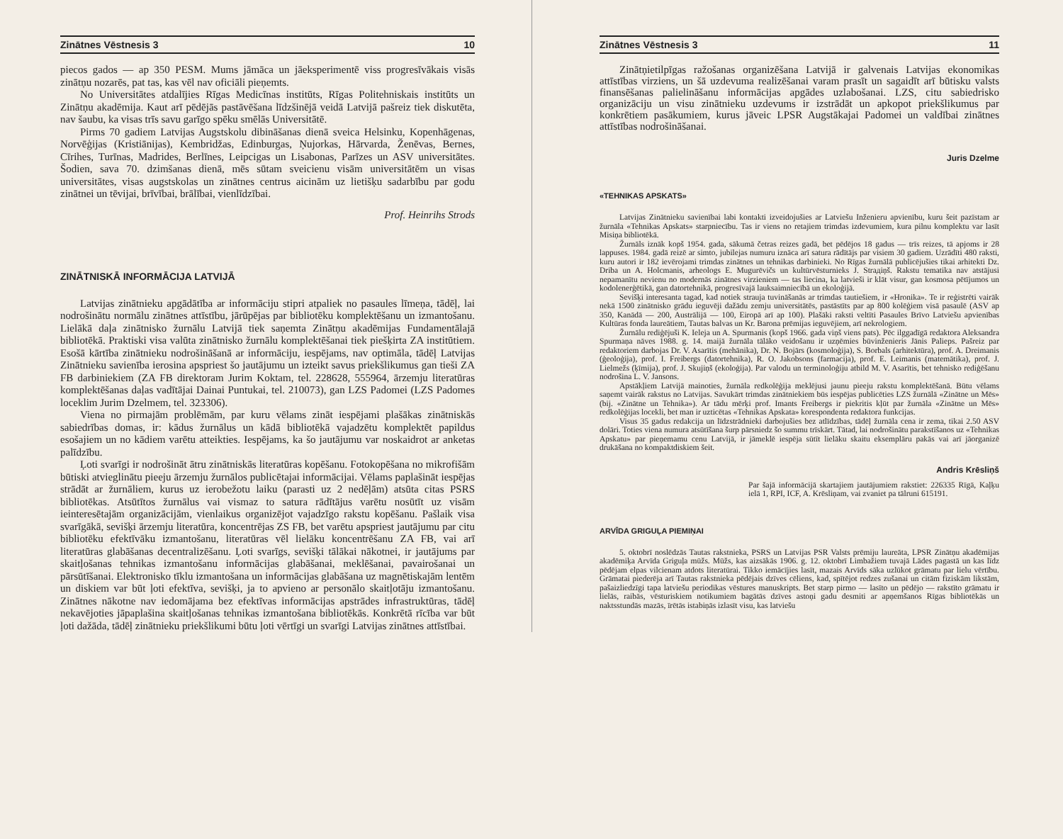Zinātnes Vēstnesis 3 10
piecos gados — ap 350 PESM. Mums jāmāca un jāeksperimentē viss progresīvākais visās zinātņu nozarēs, pat tas, kas vēl nav oficiāli pieņemts.
No Universitātes atdalījies Rīgas Medicīnas institūts, Rīgas Politehniskais institūts un Zinātņu akadēmija. Kaut arī pēdējās pastāvēšana līdzšinējā veidā Latvijā pašreiz tiek diskutēta, nav šaubu, ka visas trīs savu garīgo spēku smēlās Universitātē.
Pirms 70 gadiem Latvijas Augstskolu dibināšanas dienā sveica Helsinku, Kopenhāgenas, Norvēģijas (Kristiānijas), Kembridžas, Edinburgas, Ņujorkas, Hārvarda, Ženēvas, Bernes, Cīrihes, Turīnas, Madrides, Berlīnes, Leipcigas un Lisabonas, Parīzes un ASV universitātes. Šodien, sava 70. dzimšanas dienā, mēs sūtam sveicienu visām universitātēm un visas universitātes, visas augstskolas un zinātnes centrus aicinām uz lietišķu sadarbību par godu zinātnei un tēvijai, brīvībai, brālībai, vienlīdzībai.
Prof. Heinrihs Strods
ZINĀTNISKĀ INFORMĀCIJA LATVIJĀ
Latvijas zinātnieku apgādātība ar informāciju stipri atpaliek no pasaules līmeņa, tādēļ, lai nodrošinātu normālu zinātnes attīstību, jārūpējas par bibliotēku komplektēšanu un izmantošanu. Lielākā daļa zinātnisko žurnālu Latvijā tiek saņemta Zinātņu akadēmijas Fundamentālajā bibliotēkā. Praktiski visa valūta zinātnisko žurnālu komplektēšanai tiek piešķirta ZA institūtiem. Esošā kārtība zinātnieku nodrošināšanā ar informāciju, iespējams, nav optimāla, tādēļ Latvijas Zinātnieku savienība ierosina apspriest šo jautājumu un izteikt savus priekšlikumus gan tieši ZA FB darbiniekiem (ZA FB direktoram Jurim Koktam, tel. 228628, 555964, ārzemju literatūras komplektēšanas daļas vadītājai Dainai Puntukai, tel. 210073), gan LZS Padomei (LZS Padomes loceklim Jurim Dzelmem, tel. 323306).
Viena no pirmajām problēmām, par kuru vēlams zināt iespējami plašākas zinātniskās sabiedrības domas, ir: kādus žurnālus un kādā bibliotēkā vajadzētu komplektēt papildus esošajiem un no kādiem varētu atteikties. Iespējams, ka šo jautājumu var noskaidrot ar anketas palīdzību.
Ļoti svarīgi ir nodrošināt ātru zinātniskās literatūras kopēšanu. Fotokopēšana no mikrofišām būtiski atvieglinātu pieeju ārzemju žurnālos publicētajai informācijai. Vēlams paplašināt iespējas strādāt ar žurnāliem, kurus uz ierobežotu laiku (parasti uz 2 nedēļām) atsūta citas PSRS bibliotēkas. Atsūtītos žurnālus vai vismaz to satura rādītājus varētu nosūtīt uz visām ieinteresētajām organizācijām, vienlaikus organizējot vajadzīgo rakstu kopēšanu. Pašlaik visa svarīgākā, sevišķi ārzemju literatūra, koncentrējas ZS FB, bet varētu apspriest jautājumu par citu bibliotēku efektīvāku izmantošanu, literatūras vēl lielāku koncentrēšanu ZA FB, vai arī literatūras glabāšanas decentralizēšanu. Ļoti svarīgs, sevišķi tālākai nākotnei, ir jautājums par skaitļošanas tehnikas izmantošanu informācijas glabāšanai, meklēšanai, pavairošanai un pārsūtīšanai. Elektronisko tīklu izmantošana un informācijas glabāšana uz magnētiskajām lentēm un diskiem var būt ļoti efektīva, sevišķi, ja to apvieno ar personālo skaitļotāju izmantošanu. Zinātnes nākotne nav iedomājama bez efektīvas informācijas apstrādes infrastruktūras, tādēļ nekavējoties jāpaplašina skaitļošanas tehnikas izmantošana bibliotēkās. Konkrētā rīcība var būt ļoti dažāda, tādēļ zinātnieku priekšlikumi būtu ļoti vērtīgi un svarīgi Latvijas zinātnes attīstībai.
Zinātnes Vēstnesis 3 11
Zinātņietilpīgas ražošanas organizēšana Latvijā ir galvenais Latvijas ekonomikas attīstības virziens, un šā uzdevuma realizēšanai varam prasīt un sagaidīt arī būtisku valsts finansēšanas palielināšanu informācijas apgādes uzlabošanai. LZS, citu sabiedrisko organizāciju un visu zinātnieku uzdevums ir izstrādāt un apkopot priekšlikumus par konkrētiem pasākumiem, kurus jāveic LPSR Augstākajai Padomei un valdībai zinātnes attīstības nodrošināšanai.
Juris Dzelme
«TEHNIKAS APSKATS»
Latvijas Zinātnieku savienībai labi kontakti izveidojušies ar Latviešu Inženieru apvienību, kuru šeit pazīstam ar žurnāla «Tehnikas Apskats» starpniecību. Tas ir viens no retajiem trimdas izdevumiem, kura pilnu komplektu var lasīt Misiņa bibliotēkā.
Žurnāls iznāk kopš 1954. gada, sākumā četras reizes gadā, bet pēdējos 18 gadus — trīs reizes, tā apjoms ir 28 lappuses. 1984. gadā reizē ar simto, jubilejas numuru iznāca arī satura rādītājs par visiem 30 gadiem. Uzrādīti 480 raksti, kuru autori ir 182 ievērojami trimdas zinātnes un tehnikas darbinieki. No Rīgas žurnālā publicējušies tikai arhitekti Dz. Driba un A. Holcmanis, arheologs E. Mugurēvičs un kultūrvēsturnieks J. Straдiņš. Rakstu tematika nav atstājusi nepamanītu nevienu no modernās zinātnes virzieniem — tas liecina, ka latvieši ir klāt visur, gan kosmosa pētījumos un kodolenerģētikā, gan datortehnikā, progresīvajā lauksaimniecībā un ekoloģijā.
Sevišķi interesanta tagad, kad notiek strauja tuvināšanās ar trimdas tautiešiem, ir «Hronika». Te ir reģistrēti vairāk nekā 1500 zinātnisko grādu ieguvēji dažādu zemju universitātēs, pastāstīts par ap 800 kolēģiem visā pasaulē (ASV ap 350, Kanādā — 200, Austrālijā — 100, Eiropā arī ap 100). Plašāki raksti veltīti Pasaules Brīvo Latviešu apvienības Kultūras fonda laureātiem, Tautas balvas un Kr. Barona prēmijas ieguvējiem, arī nekrologiem.
Žurnālu rediģējuši K. Ieleja un A. Spurmanis (kopš 1966. gada viņš viens pats). Pēc ilggadīgā redaktora Aleksandra Spurmaņa nāves 1988. g. 14. maijā žurnāla tālāko veidošanu ir uzņēmies būvinženieris Jānis Palieps. Pašreiz par redaktoriem darbojas Dr. V. Asarītis (mehānika), Dr. N. Bojārs (kosmoloģija), S. Borbals (arhitektūra), prof. A. Dreimanis (ģeoloģija), prof. I. Freibergs (datortehnika), R. O. Jakobsons (farmacija), prof. E. Leimanis (matemātika), prof. J. Lielmežs (ķīmija), prof. J. Skujiņš (ekoloģija). Par valodu un terminoloģiju atbild M. V. Asarītis, bet tehnisko rediģēšanu nodrošina L. V. Jansons.
Apstākļiem Latvijā mainoties, žurnāla redkolēģija meklējusi jaunu pieeju rakstu komplektēšanā. Būtu vēlams saņemt vairāk rakstus no Latvijas. Savukārt trimdas zinātniekiem būs iespējas publicēties LZS žurnālā «Zinātne un Mēs» (bij. «Zinātne un Tehnika»). Ar tādu mērķi prof. Imants Freibergs ir piekritis kļūt par žurnāla «Zinātne un Mēs» redkolēģijas locekli, bet man ir uzticētas «Tehnikas Apskata» korespondenta redaktora funkcijas.
Visus 35 gadus redakcija un līdzstrādnieki darbojušies bez atlīdzības, tādēļ žurnāla cena ir zema, tikai 2.50 ASV dolāri. Toties viena numura atsūtīšana šurp pārsniedz šo summu trīskārt. Tātad, lai nodrošinātu parakstīšanos uz «Tehnikas Apskatu» par pieņemamu cenu Latvijā, ir jāmeklē iespēja sūtīt lielāku skaitu eksemplāru pakās vai arī jāorganizē drukāšana no kompaktdiskiem šeit.
Andris Krēsliņš
Par šajā informācijā skartajiem jautājumiem rakstiet: 226335 Rīgā, Kaļķu ielā 1, RPI, ICF, A. Krēsliņam, vai zvaniet pa tālruni 615191.
ARVĪDA GRIGUĻA PIEMIŅAI
5. oktobrī noslēdzās Tautas rakstnieka, PSRS un Latvijas PSR Valsts prēmiju laureāta, LPSR Zinātņu akadēmijas akadēmiķa Arvīda Griguļa mūžs. Mūžs, kas aizsākās 1906. g. 12. oktobrī Limbažiem tuvajā Lādes pagastā un kas līdz pēdējam elpas vilcienam atdots literatūrai. Tikko iemācījies lasīt, mazais Arvīds sāka uzlūkot grāmatu par lielu vērtību. Grāmatai piederēja arī Tautas rakstnieka pēdējais dzīves cēliens, kad, spītējot redzes zušanai un citām fiziskām likstām, pašaizliedzīgi tapa latviešu periodikas vēstures manuskripts. Bet starp pirmo — lasīto un pēdējo — rakstīto grāmatu ir lielās, raibās, vēsturiskiem notikumiem bagātās dzīves astoņi gadu desmiti ar apņemšanos Rīgas bibliotēkās un naktsstundās mazās, īrētās istabiņās izlasīt visu, kas latviešu